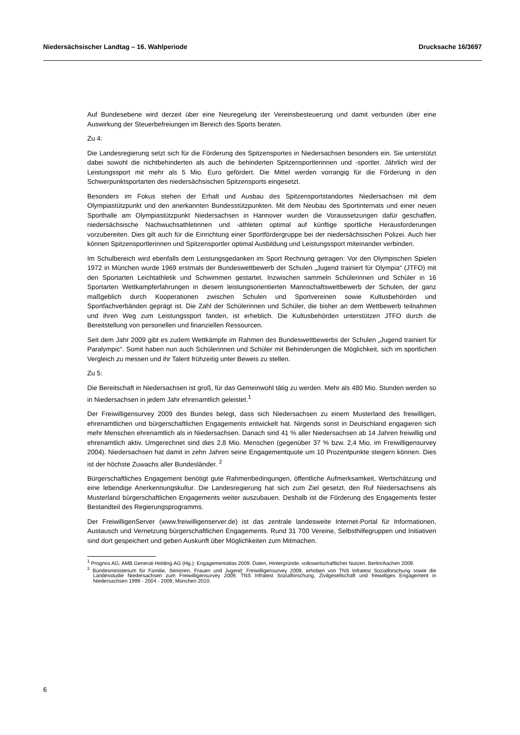Niedersächsischer Landtag – 16. Wahlperiode Drucksache 16/3697
Auf Bundesebene wird derzeit über eine Neuregelung der Vereinsbesteuerung und damit verbunden über eine Auswirkung der Steuerbefreiungen im Bereich des Sports beraten.
Zu 4:
Die Landesregierung setzt sich für die Förderung des Spitzensportes in Niedersachsen besonders ein. Sie unterstützt dabei sowohl die nichtbehinderten als auch die behinderten Spitzensportlerinnen und -sportler. Jährlich wird der Leistungssport mit mehr als 5 Mio. Euro gefördert. Die Mittel werden vorrangig für die Förderung in den Schwerpunktsportarten des niedersächsischen Spitzensports eingesetzt.
Besonders im Fokus stehen der Erhalt und Ausbau des Spitzensportstandortes Niedersachsen mit dem Olympiastützpunkt und den anerkannten Bundesstützpunkten. Mit dem Neubau des Sportinternats und einer neuen Sporthalle am Olympiastützpunkt Niedersachsen in Hannover wurden die Voraussetzungen dafür geschaffen, niedersächsische Nachwuchsathletinnen und -athleten optimal auf künftige sportliche Herausforderungen vorzubereiten. Dies gilt auch für die Einrichtung einer Sportfördergruppe bei der niedersächsischen Polizei. Auch hier können Spitzensportlerinnen und Spitzensportler optimal Ausbildung und Leistungssport miteinander verbinden.
Im Schulbereich wird ebenfalls dem Leistungsgedanken im Sport Rechnung getragen: Vor den Olympischen Spielen 1972 in München wurde 1969 erstmals der Bundeswettbewerb der Schulen „Jugend trainiert für Olympia“ (JTFO) mit den Sportarten Leichtathletik und Schwimmen gestartet. Inzwischen sammeln Schülerinnen und Schüler in 16 Sportarten Wettkampferfahrungen in diesem leistungsorientierten Mannschaftswettbewerb der Schulen, der ganz maßgeblich durch Kooperationen zwischen Schulen und Sportvereinen sowie Kultusbehörden und Sportfachverbänden geprägt ist. Die Zahl der Schülerinnen und Schüler, die bisher an dem Wettbewerb teilnahmen und ihren Weg zum Leistungssport fanden, ist erheblich. Die Kultusbehörden unterstützen JTFO durch die Bereitstellung von personellen und finanziellen Ressourcen.
Seit dem Jahr 2009 gibt es zudem Wettkämpfe im Rahmen des Bundeswettbewerbs der Schulen „Jugend trainiert für Paralympic“. Somit haben nun auch Schülerinnen und Schüler mit Behinderungen die Möglichkeit, sich im sportlichen Vergleich zu messen und ihr Talent frühzeitig unter Beweis zu stellen.
Zu 5:
Die Bereitschaft in Niedersachsen ist groß, für das Gemeinwohl tätig zu werden. Mehr als 480 Mio. Stunden werden so in Niedersachsen in jedem Jahr ehrenamtlich geleistet.<sup>1</sup>
Der Freiwilligensurvey 2009 des Bundes belegt, dass sich Niedersachsen zu einem Musterland des freiwilligen, ehrenamtlichen und bürgerschaftlichen Engagements entwickelt hat. Nirgends sonst in Deutschland engagieren sich mehr Menschen ehrenamtlich als in Niedersachsen. Danach sind 41 % aller Niedersachsen ab 14 Jahren freiwillig und ehrenamtlich aktiv. Umgerechnet sind dies 2,8 Mio. Menschen (gegenüber 37 % bzw. 2,4 Mio. im Freiwilligensurvey 2004). Niedersachsen hat damit in zehn Jahren seine Engagementquote um 10 Prozentpunkte steigern können. Dies ist der höchste Zuwachs aller Bundesländer. <sup>2</sup>
Bürgerschaftliches Engagement benötigt gute Rahmenbedingungen, öffentliche Aufmerksamkeit, Wertschätzung und eine lebendige Anerkennungskultur. Die Landesregierung hat sich zum Ziel gesetzt, den Ruf Niedersachsens als Musterland bürgerschaftlichen Engagements weiter auszubauen. Deshalb ist die Förderung des Engagements fester Bestandteil des Regierungsprogramms.
Der FreiwilligenServer (www.freiwilligenserver.de) ist das zentrale landesweite Internet-Portal für Informationen, Austausch und Vernetzung bürgerschaftlichen Engagements. Rund 31 700 Vereine, Selbsthilfegruppen und Initiativen sind dort gespeichert und geben Auskunft über Möglichkeiten zum Mitmachen.
<sup>1</sup> Prognos AG; AMB Generali Holding AG (Hg.): Engagementatlas 2009. Daten, Hintergründe, volkswirtschaftlicher Nutzen. Berlin/Aachen 2009.
<sup>2</sup> Bundesministerium für Familie, Senioren, Frauen und Jugend: Freiwilligensurvey 2009, erhoben von TNS Infratest Sozialforschung sowie die Landesstudie Niedersachsen zum Freiwilligensurvey 2009, TNS Infratest Sozialforschung, Zivilgesellschaft und freiwilliges Engagement in Niedersachsen 1999 - 2004 - 2009, München 2010.
6